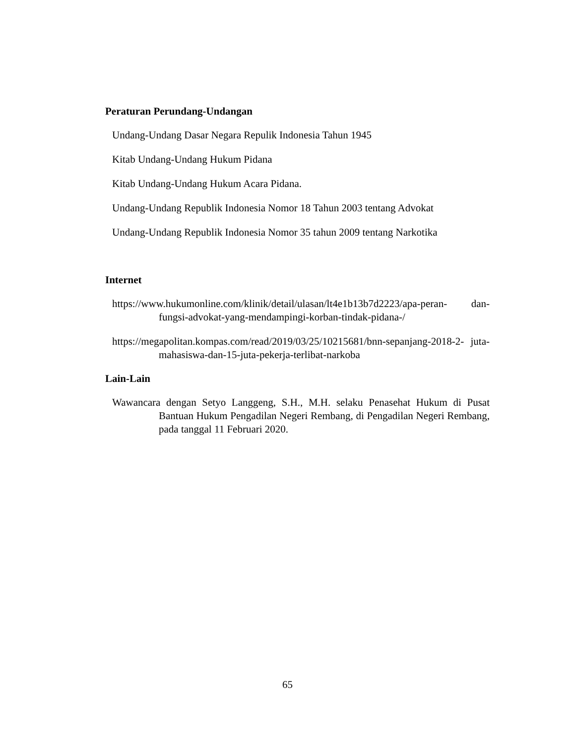Peraturan Perundang-Undangan
Undang-Undang Dasar Negara Repulik Indonesia Tahun 1945
Kitab Undang-Undang Hukum Pidana
Kitab Undang-Undang Hukum Acara Pidana.
Undang-Undang Republik Indonesia Nomor 18 Tahun 2003 tentang Advokat
Undang-Undang Republik Indonesia Nomor 35 tahun 2009 tentang Narkotika
Internet
https://www.hukumonline.com/klinik/detail/ulasan/lt4e1b13b7d2223/apa-peran- dan-fungsi-advokat-yang-mendampingi-korban-tindak-pidana-/
https://megapolitan.kompas.com/read/2019/03/25/10215681/bnn-sepanjang-2018-2- juta-mahasiswa-dan-15-juta-pekerja-terlibat-narkoba
Lain-Lain
Wawancara dengan Setyo Langgeng, S.H., M.H. selaku Penasehat Hukum di Pusat Bantuan Hukum Pengadilan Negeri Rembang, di Pengadilan Negeri Rembang, pada tanggal 11 Februari 2020.
65